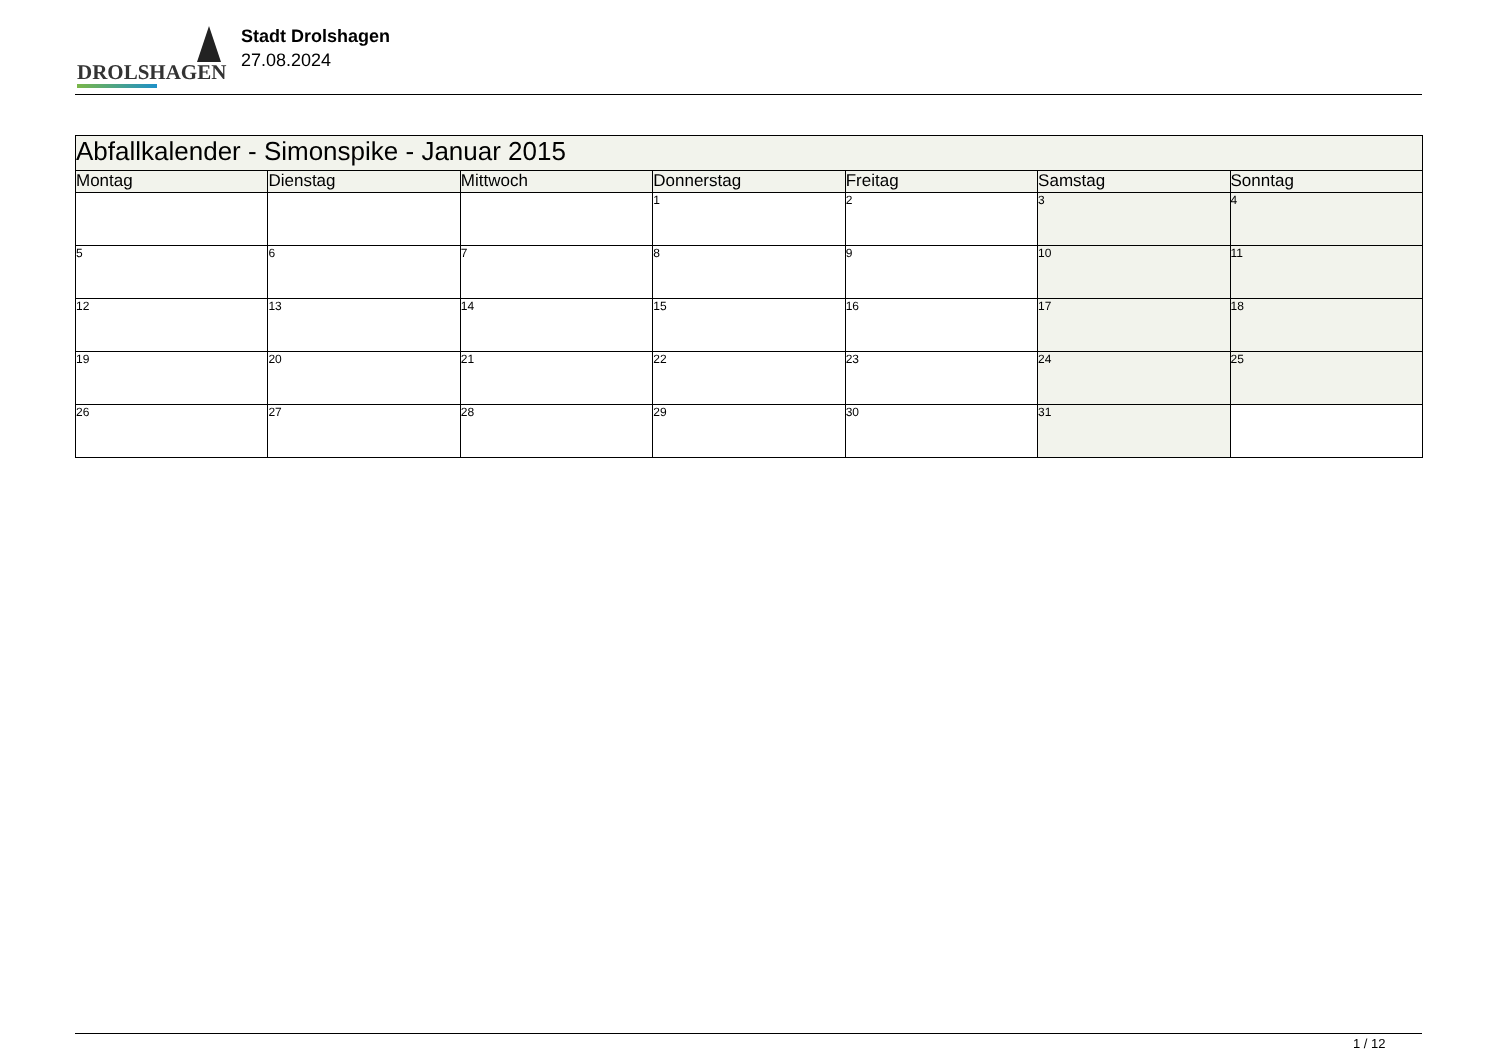DROLSHAGEN
Stadt Drolshagen
27.08.2024
| Abfallkalender - Simonspike - Januar 2015 | | | | | | |
| Montag | Dienstag | Mittwoch | Donnerstag | Freitag | Samstag | Sonntag |
| | | | 1 | 2 | 3 | 4 |
| 5 | 6 | 7 | 8 | 9 | 10 | 11 |
| 12 | 13 | 14 | 15 | 16 | 17 | 18 |
| 19 | 20 | 21 | 22 | 23 | 24 | 25 |
| 26 | 27 | 28 | 29 | 30 | 31 | |
1 / 12